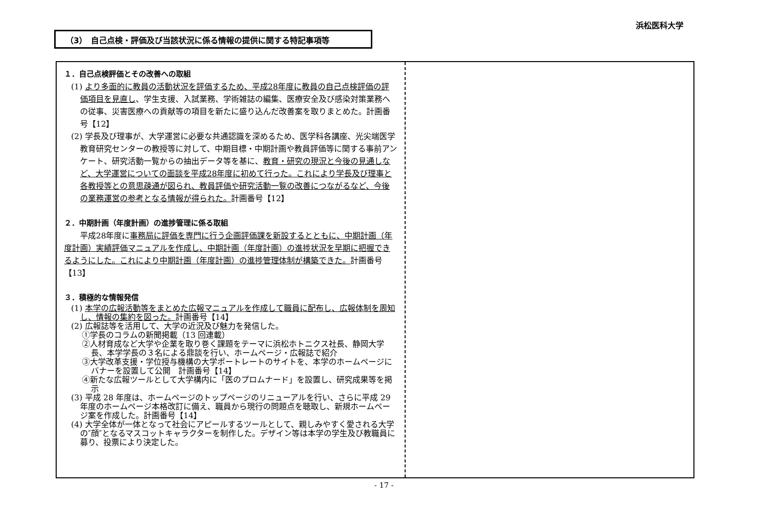浜松医科大学
（3）　自己点検・評価及び当該状況に係る情報の提供に関する特記事項等
１．自己点検評価とその改善への取組
(1) より多面的に教員の活動状況を評価するため、平成28年度に教員の自己点検評価の評価項目を見直し、学生支援、入試業務、学術雑誌の編集、医療安全及び感染対策業務への従事、災害医療への貢献等の項目を新たに盛り込んだ改善案を取りまとめた。計画番号【12】
(2) 学長及び理事が、大学運営に必要な共通認識を深めるため、医学科各講座、光尖端医学教育研究センターの教授等に対して、中期目標・中期計画や教員評価等に関する事前アンケート、研究活動一覧からの抽出データ等を基に、教育・研究の現況と今後の見通しなど、大学運営についての面談を平成28年度に初めて行った。これにより学長及び理事と各教授等との意思疎通が図られ、教員評価や研究活動一覧の改善につながるなど、今後の業務運営の参考となる情報が得られた。計画番号【12】
２．中期計画（年度計画）の進捗管理に係る取組
平成28年度に事務局に評価を専門に行う企画評価課を新設するとともに、中期計画（年度計画）実績評価マニュアルを作成し、中期計画（年度計画）の進捗状況を早期に把握できるようにした。これにより中期計画（年度計画）の進捗管理体制が構築できた。計画番号【13】
３．積極的な情報発信
(1) 本学の広報活動等をまとめた広報マニュアルを作成して職員に配布し、広報体制を周知し、情報の集約を図った。計画番号【14】
(2) 広報誌等を活用して、大学の近況及び魅力を発信した。
①学長のコラムの新聞掲載（13 回連載）
②人材育成など大学や企業を取り巻く課題をテーマに浜松ホトニクス社長、静岡大学長、本学学長の３名による鼎談を行い、ホームページ・広報誌で紹介
③大学改革支援・学位授与機構の大学ポートレートのサイトを、本学のホームページにバナーを設置して公開　計画番号【14】
④新たな広報ツールとして大学構内に「医のプロムナード」を設置し、研究成果等を掲示
(3) 平成 28 年度は、ホームページのトップページのリニューアルを行い、さらに平成 29 年度のホームページ本格改訂に備え、職員から現行の問題点を聴取し、新規ホームページ案を作成した。計画番号【14】
(4) 大学全体が一体となって社会にアピールするツールとして、親しみやすく愛される大学の″顔″となるマスコットキャラクターを制作した。デザイン等は本学の学生及び教職員に募り、投票により決定した。
- 17 -